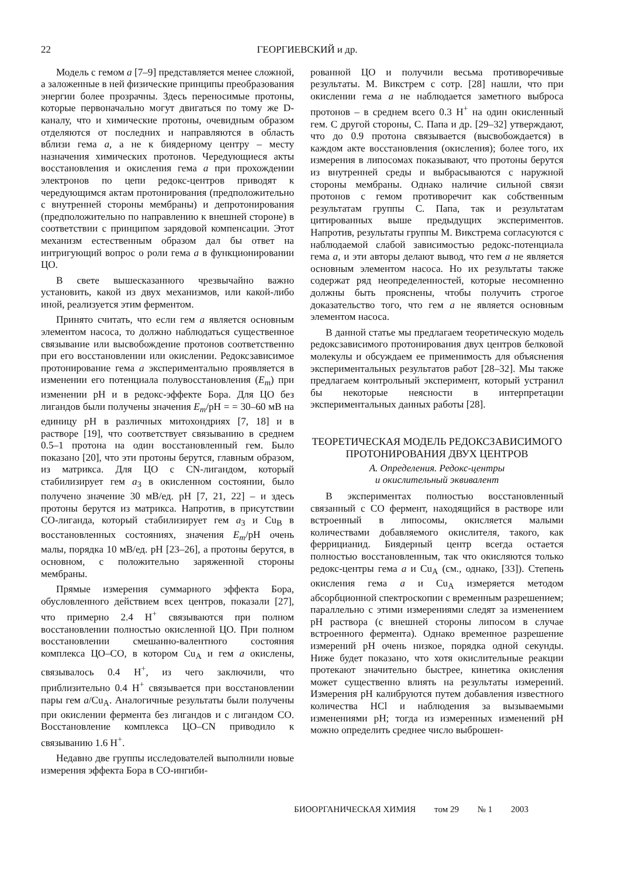22 ГЕОРГИЕВСКИЙ и др.
Модель с гемом a [7–9] представляется менее сложной, а заложенные в ней физические принципы преобразования энергии более прозрачны. Здесь переносимые протоны, которые первоначально могут двигаться по тому же D-каналу, что и химические протоны, очевидным образом отделяются от последних и направляются в область вблизи гема a, а не к биядерному центру – месту назначения химических протонов. Чередующиеся акты восстановления и окисления гема a при прохождении электронов по цепи редокс-центров приводят к чередующимся актам протонирования (предположительно с внутренней стороны мембраны) и депротонирования (предположительно по направлению к внешней стороне) в соответствии с принципом зарядовой компенсации. Этот механизм естественным образом дал бы ответ на интригующий вопрос о роли гема a в функционировании ЦО.
В свете вышесказанного чрезвычайно важно установить, какой из двух механизмов, или какой-либо иной, реализуется этим ферментом.
Принято считать, что если гем a является основным элементом насоса, то должно наблюдаться существенное связывание или высвобождение протонов соответственно при его восстановлении или окислении. Редоксзависимое протонирование гема a экспериментально проявляется в изменении его потенциала полувосстановления (E<sub>m</sub>) при изменении pH и в редокс-эффекте Бора. Для ЦО без лигандов были получены значения E<sub>m</sub>/pH = = 30–60 мВ на единицу pH в различных митохондриях [7, 18] и в растворе [19], что соответствует связыванию в среднем 0.5–1 протона на один восстановленный гем. Было показано [20], что эти протоны берутся, главным образом, из матрикса. Для ЦО с CN-лигандом, который стабилизирует гем a<sub>3</sub> в окисленном состоянии, было получено значение 30 мВ/ед. pH [7, 21, 22] – и здесь протоны берутся из матрикса. Напротив, в присутствии CO-лиганда, который стабилизирует гем a<sub>3</sub> и Cu<sub>B</sub> в восстановленных состояниях, значения E<sub>m</sub>/pH очень малы, порядка 10 мВ/ед. pH [23–26], а протоны берутся, в основном, с положительно заряженной стороны мембраны.
Прямые измерения суммарного эффекта Бора, обусловленного действием всех центров, показали [27], что примерно 2.4 H<sup>+</sup> связываются при полном восстановлении полностью окисленной ЦО. При полном восстановлении смешанно-валентного состояния комплекса ЦО–CO, в котором Cu<sub>A</sub> и гем a окислены, связывалось 0.4 H<sup>+</sup>, из чего заключили, что приблизительно 0.4 H<sup>+</sup> связывается при восстановлении пары гем a/Cu<sub>A</sub>. Аналогичные результаты были получены при окислении фермента без лигандов и с лигандом CO. Восстановление комплекса ЦО–CN приводило к связыванию 1.6 H<sup>+</sup>.
Недавно две группы исследователей выполнили новые измерения эффекта Бора в CO-ингиби-
рованной ЦО и получили весьма противоречивые результаты. М. Викстрем с сотр. [28] нашли, что при окислении гема a не наблюдается заметного выброса протонов – в среднем всего 0.3 H<sup>+</sup> на один окисленный гем. С другой стороны, С. Папа и др. [29–32] утверждают, что до 0.9 протона связывается (высвобождается) в каждом акте восстановления (окисления); более того, их измерения в липосомах показывают, что протоны берутся из внутренней среды и выбрасываются с наружной стороны мембраны. Однако наличие сильной связи протонов с гемом противоречит как собственным результатам группы С. Папа, так и результатам цитированных выше предыдущих экспериментов. Напротив, результаты группы М. Викстрема согласуются с наблюдаемой слабой зависимостью редокс-потенциала гема a, и эти авторы делают вывод, что гем a не является основным элементом насоса. Но их результаты также содержат ряд неопределенностей, которые несомненно должны быть прояснены, чтобы получить строгое доказательство того, что гем a не является основным элементом насоса.
В данной статье мы предлагаем теоретическую модель редоксзависимого протонирования двух центров белковой молекулы и обсуждаем ее применимость для объяснения экспериментальных результатов работ [28–32]. Мы также предлагаем контрольный эксперимент, который устранил бы некоторые неясности в интерпретации экспериментальных данных работы [28].
ТЕОРЕТИЧЕСКАЯ МОДЕЛЬ РЕДОКСЗАВИСИМОГО ПРОТОНИРОВАНИЯ ДВУХ ЦЕНТРОВ
А. Определения. Редокс-центры
и окислительный эквивалент
В экспериментах полностью восстановленный связанный с CO фермент, находящийся в растворе или встроенный в липосомы, окисляется малыми количествами добавляемого окислителя, такого, как феррицианид. Биядерный центр всегда остается полностью восстановленным, так что окисляются только редокс-центры гема a и Cu<sub>A</sub> (см., однако, [33]). Степень окисления гема a и Cu<sub>A</sub> измеряется методом абсорбционной спектроскопии с временным разрешением; параллельно с этими измерениями следят за изменением pH раствора (с внешней стороны липосом в случае встроенного фермента). Однако временное разрешение измерений pH очень низкое, порядка одной секунды. Ниже будет показано, что хотя окислительные реакции протекают значительно быстрее, кинетика окисления может существенно влиять на результаты измерений. Измерения pH калибруются путем добавления известного количества HCl и наблюдения за вызываемыми изменениями pH; тогда из измеренных изменений pH можно определить среднее число выброшен-
БИООРГАНИЧЕСКАЯ ХИМИЯ том 29 № 1 2003